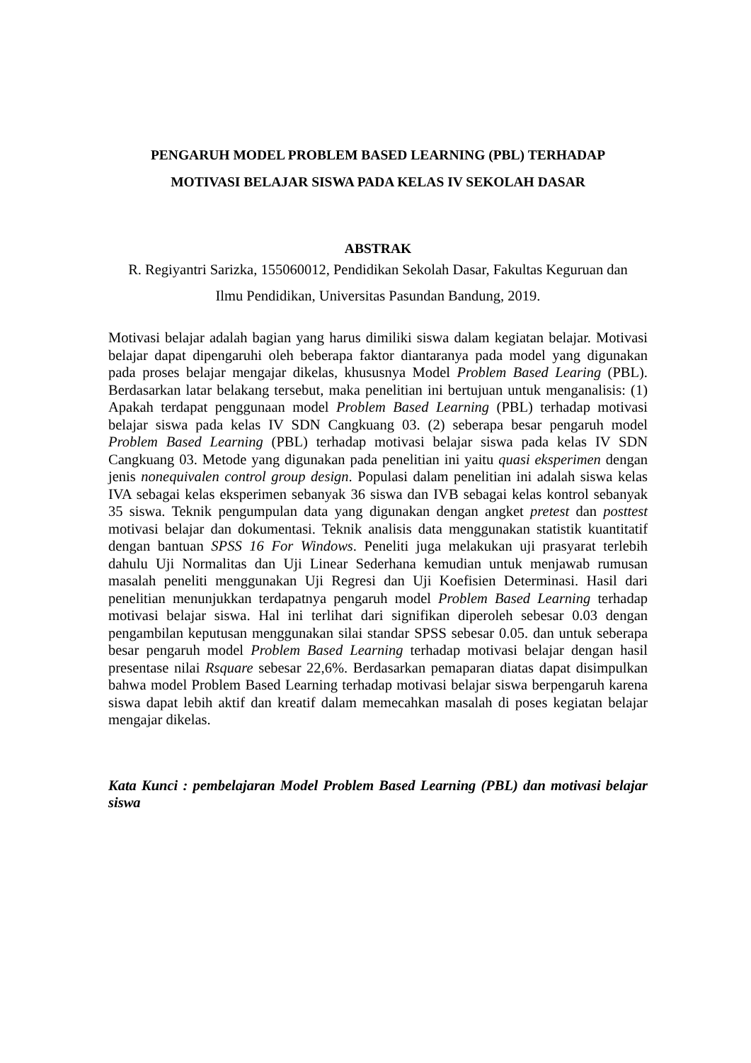PENGARUH MODEL PROBLEM BASED LEARNING (PBL) TERHADAP
MOTIVASI BELAJAR SISWA PADA KELAS IV SEKOLAH DASAR
ABSTRAK
R. Regiyantri Sarizka, 155060012, Pendidikan Sekolah Dasar, Fakultas Keguruan dan
Ilmu Pendidikan, Universitas Pasundan Bandung, 2019.
Motivasi belajar adalah bagian yang harus dimiliki siswa dalam kegiatan belajar. Motivasi belajar dapat dipengaruhi oleh beberapa faktor diantaranya pada model yang digunakan pada proses belajar mengajar dikelas, khususnya Model Problem Based Learing (PBL). Berdasarkan latar belakang tersebut, maka penelitian ini bertujuan untuk menganalisis: (1) Apakah terdapat penggunaan model Problem Based Learning (PBL) terhadap motivasi belajar siswa pada kelas IV SDN Cangkuang 03. (2) seberapa besar pengaruh model Problem Based Learning (PBL) terhadap motivasi belajar siswa pada kelas IV SDN Cangkuang 03. Metode yang digunakan pada penelitian ini yaitu quasi eksperimen dengan jenis nonequivalen control group design. Populasi dalam penelitian ini adalah siswa kelas IVA sebagai kelas eksperimen sebanyak 36 siswa dan IVB sebagai kelas kontrol sebanyak 35 siswa. Teknik pengumpulan data yang digunakan dengan angket pretest dan posttest motivasi belajar dan dokumentasi. Teknik analisis data menggunakan statistik kuantitatif dengan bantuan SPSS 16 For Windows. Peneliti juga melakukan uji prasyarat terlebih dahulu Uji Normalitas dan Uji Linear Sederhana kemudian untuk menjawab rumusan masalah peneliti menggunakan Uji Regresi dan Uji Koefisien Determinasi. Hasil dari penelitian menunjukkan terdapatnya pengaruh model Problem Based Learning terhadap motivasi belajar siswa. Hal ini terlihat dari signifikan diperoleh sebesar 0.03 dengan pengambilan keputusan menggunakan silai standar SPSS sebesar 0.05. dan untuk seberapa besar pengaruh model Problem Based Learning terhadap motivasi belajar dengan hasil presentase nilai Rsquare sebesar 22,6%. Berdasarkan pemaparan diatas dapat disimpulkan bahwa model Problem Based Learning terhadap motivasi belajar siswa berpengaruh karena siswa dapat lebih aktif dan kreatif dalam memecahkan masalah di poses kegiatan belajar mengajar dikelas.
Kata Kunci : pembelajaran Model Problem Based Learning (PBL) dan motivasi belajar siswa